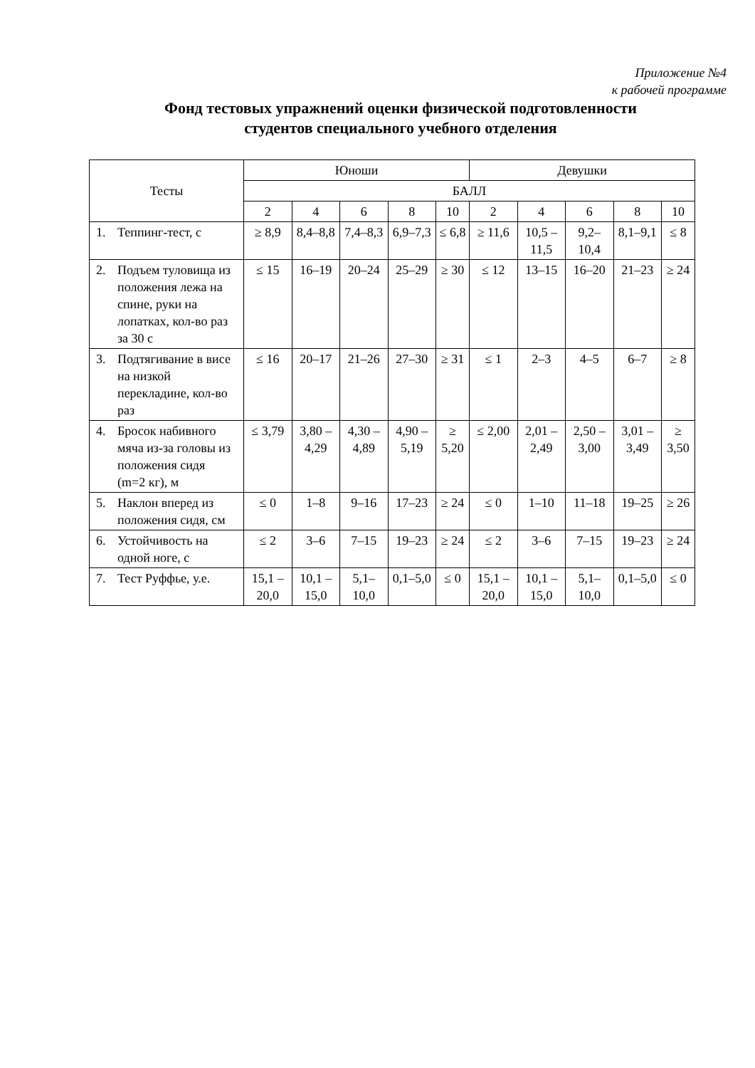Приложение №4
к рабочей программе
Фонд тестовых упражнений оценки физической подготовленности
студентов специального учебного отделения
| Тесты | Юноши | | | | | Девушки | | | | |
| --- | --- | --- | --- | --- | --- | --- | --- | --- | --- | --- |
| | БАЛЛ | | | | | | | | | |
| | 2 | 4 | 6 | 8 | 10 | 2 | 4 | 6 | 8 | 10 |
| 1. Теппинг-тест, с | ≥ 8,9 | 8,4–8,8 | 7,4–8,3 | 6,9–7,3 | ≤ 6,8 | ≥ 11,6 | 10,5 – 11,5 | 9,2–10,4 | 8,1–9,1 | ≤ 8 |
| 2. Подъем туловища из положения лежа на спине, руки на лопатках, кол-во раз за 30 с | ≤ 15 | 16–19 | 20–24 | 25–29 | ≥ 30 | ≤ 12 | 13–15 | 16–20 | 21–23 | ≥ 24 |
| 3. Подтягивание в висе на низкой перекладине, кол-во раз | ≤ 16 | 20–17 | 21–26 | 27–30 | ≥ 31 | ≤ 1 | 2–3 | 4–5 | 6–7 | ≥ 8 |
| 4. Бросок набивного мяча из-за головы из положения сидя (m=2 кг), м | ≤ 3,79 | 3,80 – 4,29 | 4,30 – 4,89 | 4,90 – 5,19 | ≥ 5,20 | ≤ 2,00 | 2,01 – 2,49 | 2,50 – 3,00 | 3,01 – 3,49 | ≥ 3,50 |
| 5. Наклон вперед из положения сидя, см | ≤ 0 | 1–8 | 9–16 | 17–23 | ≥ 24 | ≤ 0 | 1–10 | 11–18 | 19–25 | ≥ 26 |
| 6. Устойчивость на одной ноге, с | ≤ 2 | 3–6 | 7–15 | 19–23 | ≥ 24 | ≤ 2 | 3–6 | 7–15 | 19–23 | ≥ 24 |
| 7. Тест Руффье, у.е. | 15,1 – 20,0 | 10,1 – 15,0 | 5,1–10,0 | 0,1–5,0 | ≤ 0 | 15,1 – 20,0 | 10,1 – 15,0 | 5,1–10,0 | 0,1–5,0 | ≤ 0 |